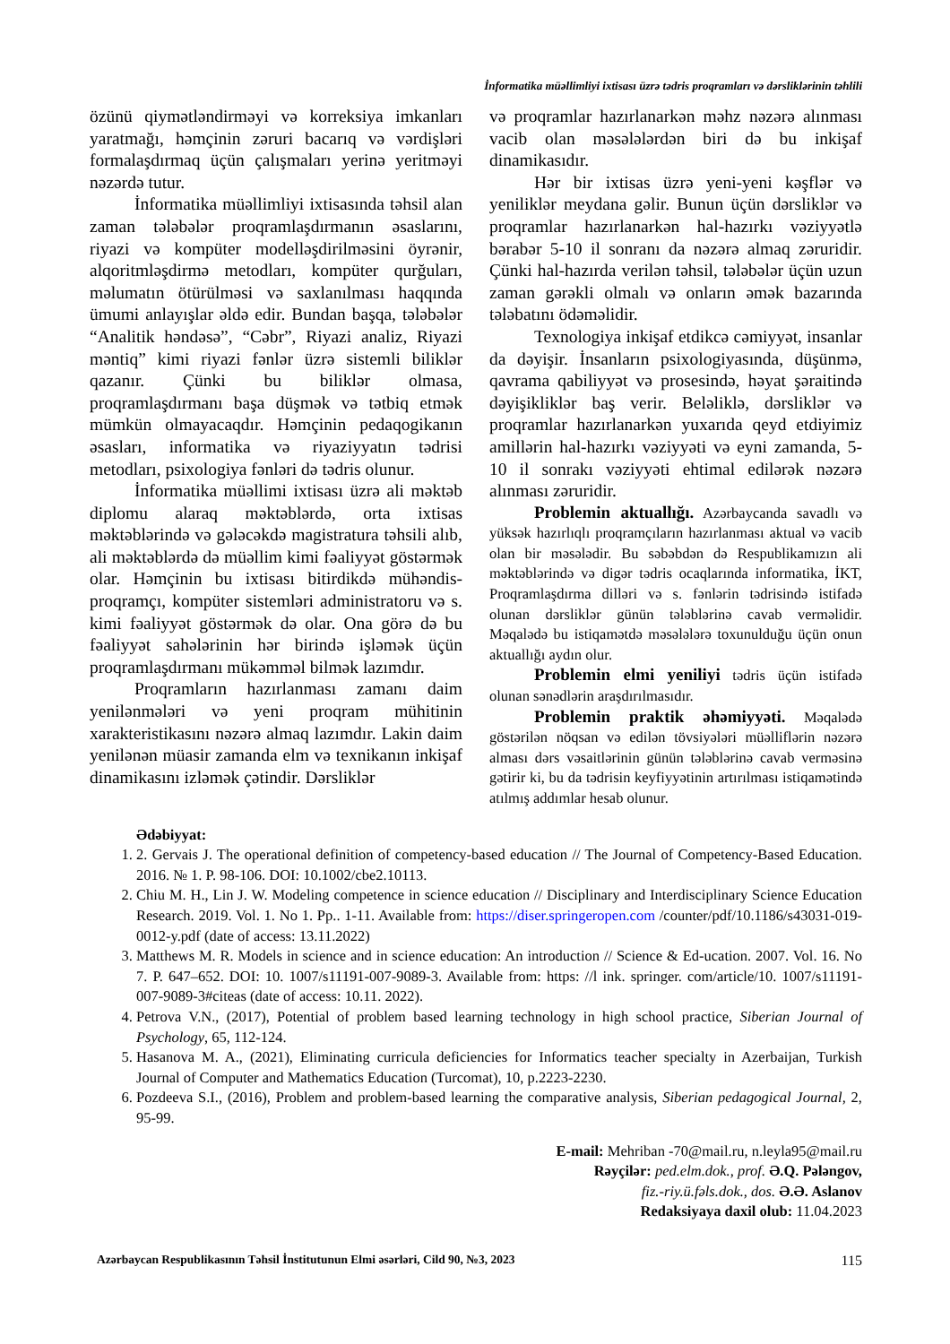İnformatika müəllimliyi ixtisası üzrə tədris proqramları və dərsliklərinin təhlili
özünü qiymətləndirməyi və korreksiya imkanları yaratmağı, həmçinin zəruri bacarıq və vərdişləri formalaşdırmaq üçün çalışmaları yerinə yeritməyi nəzərdə tutur.
İnformatika müəllimliyi ixtisasında təhsil alan zaman tələbələr proqramlaşdırmanın əsaslarını, riyazi və kompüter modelləşdirilməsini öyrənir, alqoritmləşdirmə metodları, kompüter qurğuları, məlumatın ötürülməsi və saxlanılması haqqında ümumi anlayışlar əldə edir. Bundan başqa, tələbələr “Analitik həndəsə”, “Cəbr”, Riyazi analiz, Riyazi məntiq” kimi riyazi fənlər üzrə sistemli biliklər qazanır. Çünki bu biliklər olmasa, proqramlaşdırmanı başa düşmək və tətbiq etmək mümkün olmayacaqdır. Həmçinin pedaqogikanın əsasları, informatika və riyaziyyatın tədrisi metodları, psixologiya fənləri də tədris olunur.
İnformatika müəllimi ixtisası üzrə ali məktəb diplomu alaraq məktəblərdə, orta ixtisas məktəblərində və gələcəkdə magistratura təhsili alıb, ali məktəblərdə də müəllim kimi fəaliyyət göstərmək olar. Həmçinin bu ixtisası bitirdikdə mühəndis-proqramçı, kompüter sistemləri administratoru və s. kimi fəaliyyət göstərmək də olar. Ona görə də bu fəaliyyət sahələrinin hər birində işləmək üçün proqramlaşdırmanı mükəmməl bilmək lazımdır.
Proqramların hazırlanması zamanı daim yenilənmələri və yeni proqram mühitinin xarakteristikasını nəzərə almaq lazımdır. Lakin daim yenilənən müasir zamanda elm və texnikanın inkişaf dinamikasını izləmək çətindir. Dərsliklər
və proqramlar hazırlanarkən məhz nəzərə alınması vacib olan məsələlərdən biri də bu inkişaf dinamikasıdır.
Hər bir ixtisas üzrə yeni-yeni kəşflər və yeniliklər meydana gəlir. Bunun üçün dərsliklər və proqramlar hazırlanarkən hal-hazırkı vəziyyətlə bərabər 5-10 il sonranı da nəzərə almaq zəruridir. Çünki hal-hazırda verilən təhsil, tələbələr üçün uzun zaman gərəkli olmalı və onların əmək bazarında tələbatını ödəməlidir.
Texnologiya inkişaf etdikcə cəmiyyət, insanlar da dəyişir. İnsanların psixologiyasında, düşünmə, qavrama qabiliyyət və prosesində, həyat şəraitində dəyişikliklər baş verir. Beləliklə, dərsliklər və proqramlar hazırlanarkən yuxarıda qeyd etdiyimiz amillərin hal-hazırkı vəziyyəti və eyni zamanda, 5-10 il sonrakı vəziyyəti ehtimal edilərək nəzərə alınması zəruridir.
Problemin aktuallığı. Azərbaycanda savadlı və yüksək hazırlıqlı proqramçıların hazırlanması aktual və vacib olan bir məsələdir. Bu səbəbdən də Respublikamızın ali məktəblərində və digər tədris ocaqlarında informatika, İKT, Proqramlaşdırma dilləri və s. fənlərin tədrisində istifadə olunan dərsliklər günün tələblərinə cavab verməlidir. Məqalədə bu istiqamətdə məsələlərə toxunulduğu üçün onun aktuallığı aydın olur.
Problemin elmi yeniliyi tədris üçün istifadə olunan sənədlərin araşdırılmasıdır.
Problemin praktik əhəmiyyəti. Məqalədə göstərilən nöqsan və edilən tövsiyələri müəlliflərin nəzərə alması dərs vəsaitlərinin günün tələblərinə cavab verməsinə gətirir ki, bu da tədrisin keyfiyyətinin artırılması istiqamətində atılmış addımlar hesab olunur.
Ədəbiyyat:
1. 2. Gervais J. The operational definition of competency-based education // The Journal of Competency-Based Education. 2016. № 1. P. 98-106. DOI: 10.1002/cbe2.10113.
2. Chiu M. H., Lin J. W. Modeling competence in science education // Disciplinary and Interdisciplinary Science Education Research. 2019. Vol. 1. No 1. Pp.. 1-11. Available from: https://diser.springeropen.com /counter/pdf/10.1186/s43031-019-0012-y.pdf (date of access: 13.11.2022)
3. Matthews M. R. Models in science and in science education: An introduction // Science & Ed-ucation. 2007. Vol. 16. No 7. P. 647–652. DOI: 10. 1007/s11191-007-9089-3. Available from: https: //l ink. springer. com/article/10. 1007/s11191-007-9089-3#citeas (date of access: 10.11. 2022).
4. Petrova V.N., (2017), Potential of problem based learning technology in high school practice, Siberian Journal of Psychology, 65, 112-124.
5. Hasanova M. A., (2021), Eliminating curricula deficiencies for Informatics teacher specialty in Azerbaijan, Turkish Journal of Computer and Mathematics Education (Turcomat), 10, p.2223-2230.
6. Pozdeeva S.I., (2016), Problem and problem-based learning the comparative analysis, Siberian pedagogical Journal, 2, 95-99.
E-mail: Mehriban -70@mail.ru, n.leyla95@mail.ru
Rəyçilər: ped.elm.dok., prof. Ə.Q. Pələngov,
fiz.-riy.ü.fəls.dok., dos. Ə.Ə. Aslanov
Redaksiyaya daxil olub: 11.04.2023
Azərbaycan Respublikasının Təhsil İnstitutunun Elmi əsərləri, Cild 90, №3, 2023 115